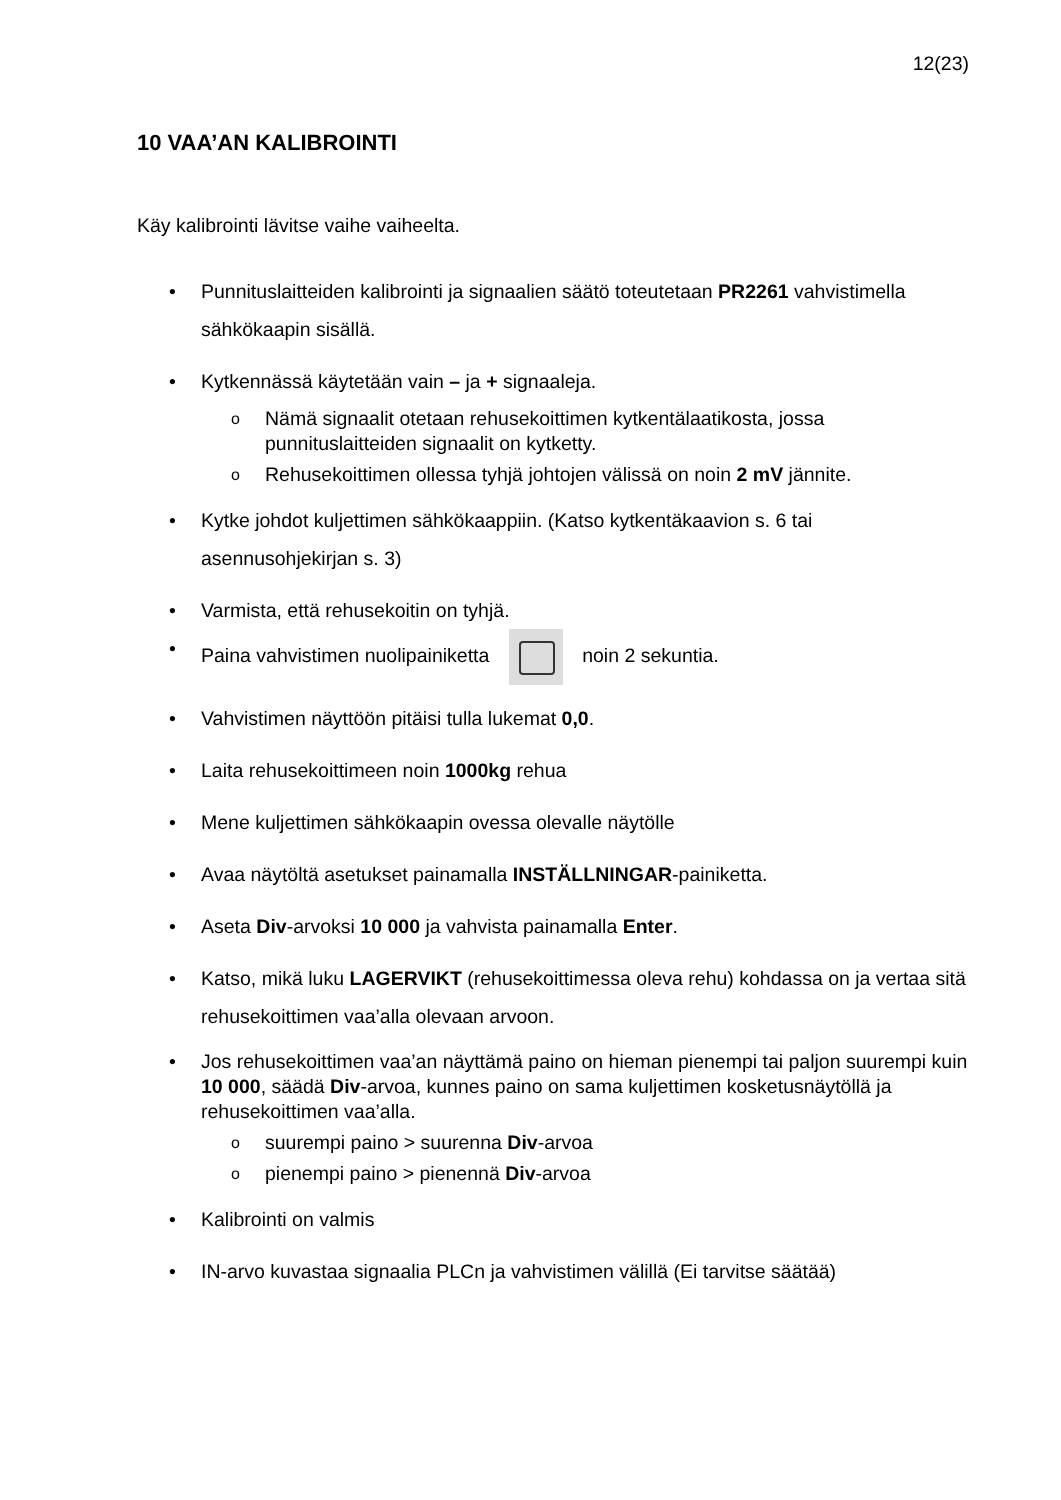12(23)
10 VAA’AN KALIBROINTI
Käy kalibrointi lävitse vaihe vaiheelta.
• Punnituslaitteiden kalibrointi ja signaalien säätö toteutetaan PR2261 vahvistimella sähkökaapin sisällä.
• Kytkennässä käytetään vain – ja + signaaleja.
o Nämä signaalit otetaan rehusekoittimen kytkentälaatikosta, jossa punnituslaitteiden signaalit on kytketty.
o Rehusekoittimen ollessa tyhjä johtojen välissä on noin 2 mV jännite.
• Kytke johdot kuljettimen sähkökaappiin. (Katso kytkentäkaavion s. 6 tai asennusohjekirjan s. 3)
• Varmista, että rehusekoitin on tyhjä.
• Paina vahvistimen nuolipainiketta noin 2 sekuntia.
• Vahvistimen näyttöön pitäisi tulla lukemat 0,0.
• Laita rehusekoittimeen noin 1000kg rehua
• Mene kuljettimen sähkökaapin ovessa olevalle näytölle
• Avaa näytöltä asetukset painamalla INSTÄLLNINGAR-painiketta.
• Aseta Div-arvoksi 10 000 ja vahvista painamalla Enter.
• Katso, mikä luku LAGERVIKT (rehusekoittimessa oleva rehu) kohdassa on ja vertaa sitä rehusekoittimen vaa’alla olevaan arvoon.
• Jos rehusekoittimen vaa’an näyttämä paino on hieman pienempi tai paljon suurempi kuin 10 000, säädä Div-arvoa, kunnes paino on sama kuljettimen kosketusnäytöllä ja rehusekoittimen vaa’alla.
o suurempi paino > suurenna Div-arvoa
o pienempi paino > pienennä Div-arvoa
• Kalibrointi on valmis
• IN-arvo kuvastaa signaalia PLCn ja vahvistimen välillä (Ei tarvitse säätää)